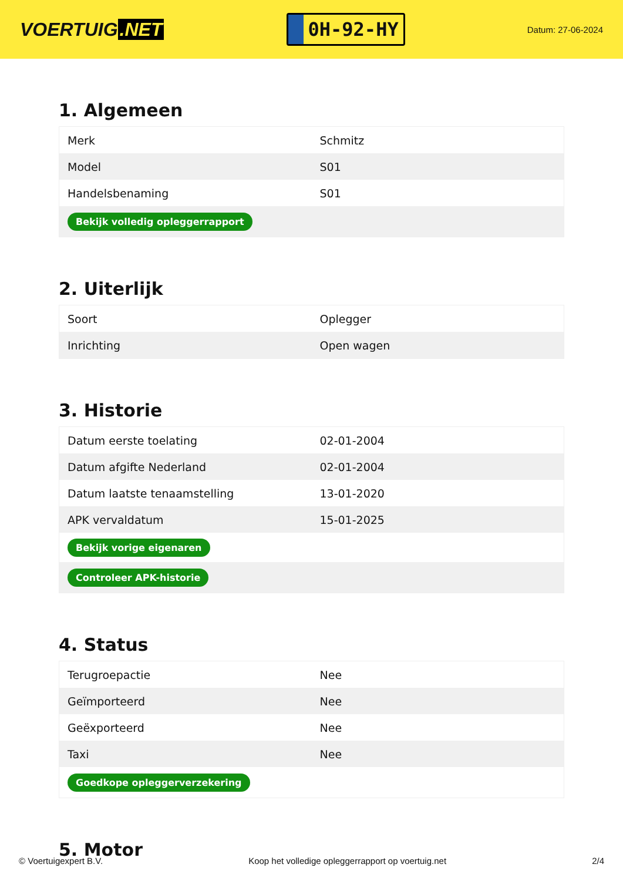VOERTUIG.NET
0H-92-HY
Datum: 27-06-2024
1. Algemeen
| Merk | Schmitz |
| Model | S01 |
| Handelsbenaming | S01 |
| Bekijk volledig opleggerrapport | |
2. Uiterlijk
| Soort | Oplegger |
| Inrichting | Open wagen |
3. Historie
| Datum eerste toelating | 02-01-2004 |
| Datum afgifte Nederland | 02-01-2004 |
| Datum laatste tenaamstelling | 13-01-2020 |
| APK vervaldatum | 15-01-2025 |
| Bekijk vorige eigenaren | |
| Controleer APK-historie | |
4. Status
| Terugroepactie | Nee |
| Geïmporteerd | Nee |
| Geëxporteerd | Nee |
| Taxi | Nee |
| Goedkope opleggerverzekering | |
5. Motor
© Voertuigexpert B.V. Koop het volledige opleggerrapport op voertuig.net 2/4